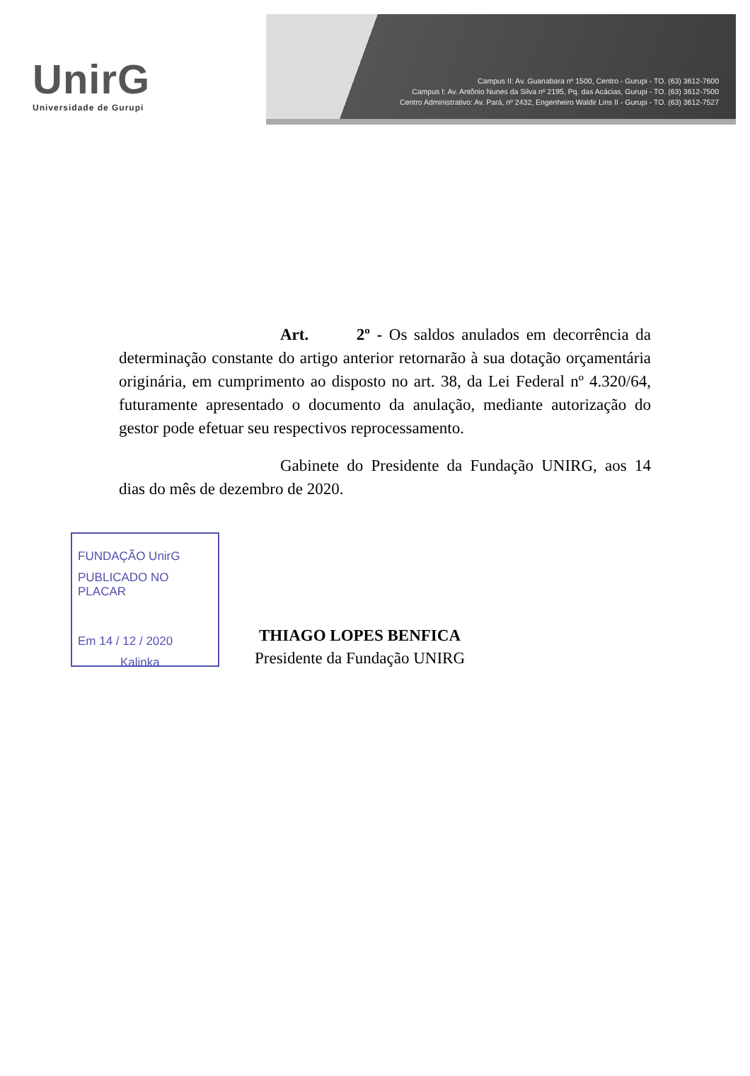UnirG
Universidade de Gurupi
Campus II: Av. Guanabara nº 1500, Centro - Gurupi - TO. (63) 3612-7600
Campus I: Av. Antônio Nunes da Silva nº 2195, Pq. das Acácias, Gurupi - TO. (63) 3612-7500
Centro Administrativo: Av. Pará, nº 2432, Engenheiro Waldir Lins II - Gurupi - TO. (63) 3612-7527
Art. 2º - Os saldos anulados em decorrência da determinação constante do artigo anterior retornarão à sua dotação orçamentária originária, em cumprimento ao disposto no art. 38, da Lei Federal nº 4.320/64, futuramente apresentado o documento da anulação, mediante autorização do gestor pode efetuar seu respectivos reprocessamento.
Gabinete do Presidente da Fundação UNIRG, aos 14 dias do mês de dezembro de 2020.
FUNDAÇÃO UnirG
PUBLICADO NO PLACAR
Em 14 / 12 / 2020
Kalinka
THIAGO LOPES BENFICA
Presidente da Fundação UNIRG